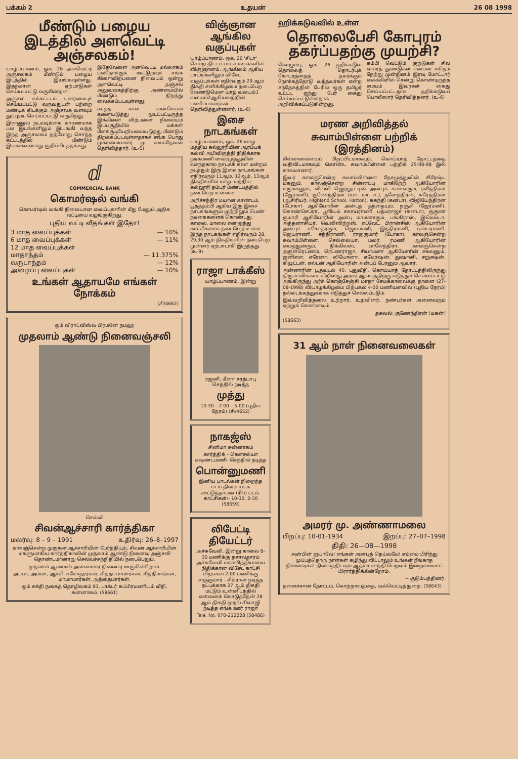பக்கம் 2 உதயன் 26 08 1998
மீண்டும் பழைய இடத்தில் அளவெட்டி அஞ்சலகம்!
யாழ்ப்பாணம், ஒக. 26 அளவெட்டி அஞ்சலகம் மீண்டும் பழைய இடத்தில் இயங்கவுள்ளது. இதற்கான ஏற்பாடுகள் செய்யப்பட்டு வருகின்றன.
அஞ்சல கக்கட்டடம் புனரமைபுச் செய்யப்பட்டு வருவதுடன் பற்றை மண்டிக் கிடக்கும் அஞ்சலக வளவும் துப்புரவு செய்யப்பட்டு வருகிறது.
இராணுவ நடவடிக்கை காரணமாக பல இடங்களிலும் இயங்கி வந்த இந்த அஞ்சலகம் தற்போது சொந்த கட்டடத்தில் மீண்டும் இயங்கவுள்ளது குறிப்பிடத்தக்கது.
இதேவேளை அளவெட்டி மல்லாகம் பலநோக்குக் கூட்டுறவுச் சங்க கிளைவிற்பனை நிலையம் ஒன்று அளவெட்டி அஞ்சல் அலுவலகத்திற்கு அண்மையில் மீண்டும் திறந்து வைக்கப்படவுள்ளது.
கடந்த கால வன்செயல் களையடுத்து மூடப்பட்டிருந்த இக்கிளை விற்பனை நிலையம் இப்பகுதியில் மக்கள் மீளக்குடியேறியமையடுத்து மீண்டும் திறக்கப்படவுள்ளதாகச் சங்க பொது முகாமையாளர் மு. வாமதேவன் தெரிவித்தார். (உ-5)
ⅆ
COMMERCIAL BANK
கொமர்ஷல் வங்கி
கொமர்ஷல் வங்கி நிலையான வைப்புகளின் மீது மேலும் அதிக வட்டியை வழங்குகிறது.
புதிய வட்டி வீதங்கள் இதோ!
3 மாத வைப்புக்கள் — 10%
6 மாத வைப்புக்கள் — 11%
12 மாத வைப்புக்கள்
மாதாந்தம் — 11.375%
வருடாந்தம் — 12%
அழைப்பு வைப்புகள் — 10%
உங்கள் ஆதாயமே எங்கள் நோக்கம்
(சி/4662)
ஓம் விராட்விஸ்வ பிரமனே நமஹ
முதலாம் ஆண்டு நினைவஞ்சலி
செல்வி
சிவன்ஆச்சாரி கார்த்திகா
மலர்வு: 8 – 9 – 1991 உதிர்வு: 26–8–1997
காலஞ்சென்ற முருகன் ஆச்சாரியின் பேர்த்தியும், சிவன் ஆச்சாரியின் மகளுமாகிய கார்த்திகாவின் முதலாம் ஆண்டு நினைவு அஞ்சலி தொண்டமானாறு செல்வச்சந்நிதியில் நடைபெறும்.
முதலாம் ஆண்டில் அன்னாரை நினைவு கூருகின்றோம்.
அப்பா, அம்மா, ஆச்சி, சகோதரர்கள், சித்தப்பாமார்கள், சித்திமார்கள், மாமாமார்கள், அத்தைமார்கள்.
ஓம் சக்தி நகைத் தொழிலகம் 93, டாக்டர் சுப்பிரமணியம் வீதி, சுன்னாகம். (58661)
விஞ்ஞான ஆங்கில வகுப்புகள்
யாழ்ப்பாணம், ஒக. 26 'சிடா' செயற் திட்டப் பாடசாலைகளில் விஞ்ஞானம், ஆங்கிலம் ஆகிய பாடங்களிலும் விசேட வகுப்புக்கள் எதிர்வரும் 29 ஆம் திகதி சனிக்கிழமை நடைபெற வேண்டுமென யாழ் வலயம்1 வலயம்2ஆகியவற்றின் பணிப்பாளர்கள் தெரிவித்துள்ளனர். (உ-6)
இசை நாடகங்கள்
யாழ்ப்பாணம், ஒக. 26 யாழ். மத்திய கல்லூரியின் ஆரம்பக் கல்வி அபிவிருத்தி நிதிக்காக நடிகமணி வைரமுத்துவின் வசந்தகால நாடகக் கலா மன்றம் நடத்தும் இரு இசை நாடகங்கள் எதிர்வரும் 11ஆம், 12ஆம், 13ஆம் திகதிகளில் யாழ். மத்திய கல்லூரி தம்பர் மண்டபத்தில் நடைபெற உள்ளன.
அரிச்சந்திர மயான காண்டம், பூதத்தம்பி ஆகிய இரு இசை நாடகங்களும் முற்றிலும் பெண் நடிகைகளைக் கொண்டது. காலை, மாலை என ஐந்து காட்சிகளாக நடைபெற உள்ள இந்த நாடகங்கள் எதிர்வரும் 28, 29,30 ஆம் திகதிகளின் நடைபெற முன்னர் ஏற்பாடாகி இருந்தது. (உ-9)
ராஜா டாக்கீஸ்
யாழ்ப்பாணம். இன்று
ரஜனி, மீனா சரத்பாபு செந்தில் நடித்த
முத்து
10 30 – 2 00 – 5-00 (புதிய நேரம்) (சி/4652)
நாகஜ்ஸ்
சினிமா சுன்னாகம்
கார்த்திக் – கௌசல்யா கவுண்டமணி- செந்தில் நடித்த
பொன்னுமணி
இனிய பாடல்கள் நிறைந்த படம் திரைப்படக் கூட்டுத்தாபன (ரீல்) படம். காட்சிகள்:- 10-30, 2-30 (58659)
லிபேட்டி தியேட்டர்
அச்சுவேலி. இன்று காலை 8-30 மணிக்கு தசாவதாரம் அச்சுவேலி மகாவித்தியாலய நிதிக்கான விசேட காட்சி பிற்பகல் 2-00 மணிக்கு சரத்குமார் - சிம்ரான் நடித்த நட்புக்காக 27 ஆம் திகதி மட்டும் உன்னிடத்தில் என்னைக் கொடுத்தேன் 28 ஆம் திகதி முதல் சிவாஜி நடித்த எங்க ஊர் ராஜா
Tele. No. 070-212228 (58486)
ஹிக்கடுவவில் உள்ள
தொலைபேசி கோபுரம் தகர்ப்பதற்கு முயற்சி?
கொழும்பு, ஒக. 26 ஹிக்கடுவ தொலைத் தொடர்புக் கோபுரத்தைத் தகர்க்கும் நோக்கத்தோடு வந்தவர்கள் என்ற சந்தேகத்தின் பேரில் ஒரு தமிழர் உட்பட ஐந்து பேர் கைது செய்யப்பட்டுள்ளதாக அறிவிக்கப்படுகின்றது.
கம்பி வெட்டும் குறடுகள் சில வயர்த் துண்டுகள் என்பன சகிதம் நேற்று முன்தினம் இரவு மோட்டார் சைக்கிளில் சென்று கொண்டிருந்த சமயம் இவர்கள் கைது செய்யப்பட்டதாக ஹிக்கடுவப் பொலீஸார் தெரிவித்தனர். (உ-6)
மரண அறிவித்தல்
சுவாம்பிள்ளை பற்றிக் (இரத்தினம்)
சில்லாலையைப் பிறப்பிடமாகவும், கொய்யாத் தோட்டத்தை வதிவிடமாகவும் கொண்ட சுவாம்பிள்ளை பற்றிக் 25-08-98 இல் காலமானார்.
இவர் காலஞ்சென்ற சுவாம்பிள்ளை நேசமுத்துவின் சிரேஷ்ட மகனும், காலஞ்சென்ற சின்னப்பு மாகிறேற் ஆகியோரின் மருமகனும், லில்லி ஜெற்றூட்டின் அன்புக் கணவரும், ரவீந்திரன் (ஜேர்மனி), குணேந்திரன் (யா. மா. ச.), தனேந்திரன், சுரேந்திரன் (ஆசிரியர், Highland School, Hatton), சுகந்தி (கனடா), விஜியேந்திரன (டோகா) ஆகியோரின் அன்புத் தந்தையும், நஞ்சி (ஜேர்மனி), கொண்செப்ரா, பூலியம் சகாயராணி, பத்மராஜா (கனடா), ருகுண குமாரி ஆகியோரின் அன்பு மாமனாரும், பங்கிராஸ், இமெல்டா, அத்தனாசியர், வெலிஸிற்றஸ், எட்வேட், பிரான்சிஸ் ஆகியோரின் அன்புச் சகோதரரும், ஜெயமணி, இந்திராணி, புஸ்பராணி, ஜெயராணி, சந்திராணி, ராஜகுமார் (டோகா), காலஞ்சென்ற சுவாம்பிள்ளை, செல்லையா, மலர், ரமணி ஆகியோரின் மைத்துனரும், நிக்கிலஸ், பாலேந்திரா, காலஞ்சென்ற அருள்ரெட்ணம், ரெட்ணராஜா, சியாமளா ஆகியோரின் சகலனும், ஜனிஸா, எரேனா, லியோனா, எமேர்ஷன், துஷானி, சறுக்ஷன், கிழுட்டன், எல்டன் ஆகியோரின் அன்புப் பேரனும் ஆவார்.
அன்னாரின் பூதவுடல் 40, புதுவீதி, கொய்யாத் தோட்டத்திலிருந்து திருப்பலிக்காக கிறிஸ்து அரசர் ஆலயத்திற்கு எடுத்துச் செல்லப்பட்டு அங்கிருந்து அர்ச் கொஞ்சேஞ்சி மாதா சேமக்காலைக்கு நாளை (27-08-1998) வியாழக்கிழமை பிற்பகல் 4-00 மணியளவில் (புதிய நேரம்) நல்லடக்கத்துக்காக எடுத்துச் செல்லப்படும்.
இவ்வறிவித்தலை உற்றார், உறவினர், நண்பர்கள் அனைவரும் ஏற்றுக் கொள்ளவும்.
தகவல்: குணேந்திரன் (மகன்)
(58663)
31 ஆம் நாள் நினைவலைகள்
அமரர் மு. அண்ணாமலை
பிறப்பு: 10-01-1934 இறப்பு: 27–07–1998
திதி: 26—08—1998
அன்பின் ஐயாவே! எங்கள் அன்புத் தெய்வமே! எம்மை பிரிந்து முப்பத்தொரு நாள்கள் கழிந்து விட்டாலும் உங்கள் நீங்காத நினைவுகள் நிலைத்திடவும் ஆத்மா சாந்தி பெறவும் இறைவனைப் பிரார்த்திக்கின்றோம்.
-- குடும்பத்தினர்.
தளைச்சான் தோட்டம், கொற்றாவத்தை, வல்வெட்டித்துறை. (58643)